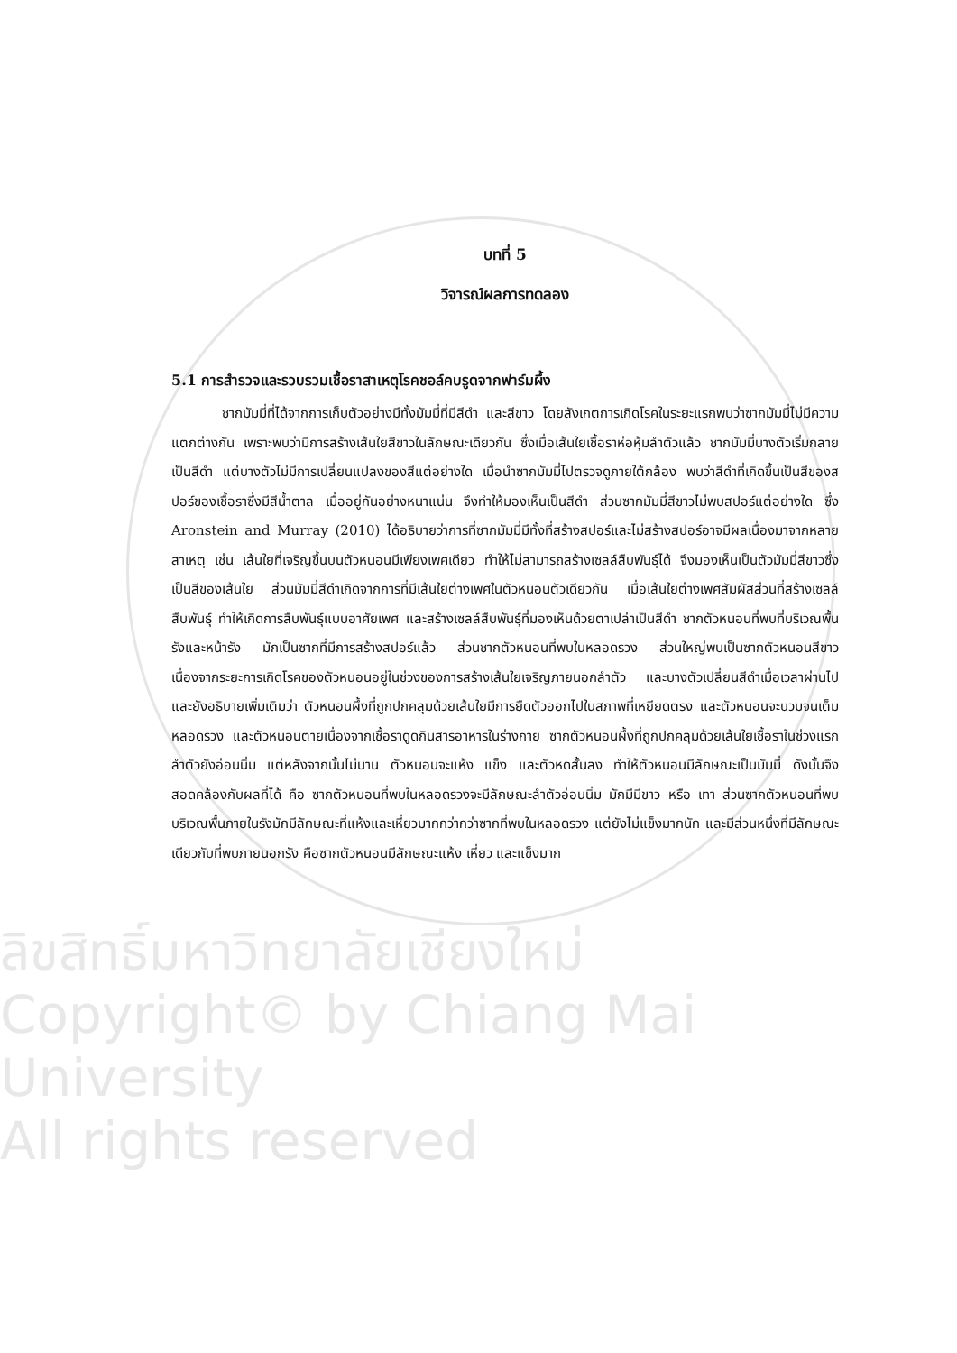ลิขสิทธิ์มหาวิทยาลัยเชียงใหม่
Copyright© by Chiang Mai University
All rights reserved
บทที่ 5
วิจารณ์ผลการทดลอง
5.1 การสำรวจและรวบรวมเชื้อราสาเหตุโรคชอล์คบรูดจากฟาร์มผึ้ง
ซากมัมมี่ที่ได้จากการเก็บตัวอย่างมีทั้งมัมมี่ที่มีสีดำ และสีขาว โดยสังเกตการเกิดโรคในระยะแรกพบว่าซากมัมมี่ไม่มีความแตกต่างกัน เพราะพบว่ามีการสร้างเส้นใยสีขาวในลักษณะเดียวกัน ซึ่งเมื่อเส้นใยเชื้อราห่อหุ้มลำตัวแล้ว ซากมัมมี่บางตัวเริ่มกลายเป็นสีดำ แต่บางตัวไม่มีการเปลี่ยนแปลงของสีแต่อย่างใด เมื่อนำซากมัมมี่ไปตรวจดูภายใต้กล้อง พบว่าสีดำที่เกิดขึ้นเป็นสีของสปอร์ของเชื้อราซึ่งมีสีน้ำตาล เมื่ออยู่กันอย่างหนาแน่น จึงทำให้มองเห็นเป็นสีดำ ส่วนซากมัมมี่สีขาวไม่พบสปอร์แต่อย่างใด ซึ่ง Aronstein and Murray (2010) ได้อธิบายว่าการที่ซากมัมมี่มีทั้งที่สร้างสปอร์และไม่สร้างสปอร์อาจมีผลเนื่องมาจากหลายสาเหตุ เช่น เส้นใยที่เจริญขึ้นบนตัวหนอนมีเพียงเพศเดียว ทำให้ไม่สามารถสร้างเซลล์สืบพันธุ์ได้ จึงมองเห็นเป็นตัวมัมมี่สีขาวซึ่งเป็นสีของเส้นใย ส่วนมัมมี่สีดำเกิดจากการที่มีเส้นใยต่างเพศในตัวหนอนตัวเดียวกัน เมื่อเส้นใยต่างเพศสัมผัสส่วนที่สร้างเซลล์สืบพันธุ์ ทำให้เกิดการสืบพันธุ์แบบอาศัยเพศ และสร้างเซลล์สืบพันธุ์ที่มองเห็นด้วยตาเปล่าเป็นสีดำ ซากตัวหนอนที่พบที่บริเวณพื้นรังและหน้ารัง มักเป็นซากที่มีการสร้างสปอร์แล้ว ส่วนซากตัวหนอนที่พบในหลอดรวง ส่วนใหญ่พบเป็นซากตัวหนอนสีขาว เนื่องจากระยะการเกิดโรคของตัวหนอนอยู่ในช่วงของการสร้างเส้นใยเจริญภายนอกลำตัว และบางตัวเปลี่ยนสีดำเมื่อเวลาผ่านไป และยังอธิบายเพิ่มเติมว่า ตัวหนอนผึ้งที่ถูกปกคลุมด้วยเส้นใยมีการยืดตัวออกไปในสภาพที่เหยียดตรง และตัวหนอนจะบวมจนเต็มหลอดรวง และตัวหนอนตายเนื่องจากเชื้อราดูดกินสารอาหารในร่างกาย ซากตัวหนอนผึ้งที่ถูกปกคลุมด้วยเส้นใยเชื้อราในช่วงแรกลำตัวยังอ่อนนิ่ม แต่หลังจากนั้นไม่นาน ตัวหนอนจะแห้ง แข็ง และตัวหดสั้นลง ทำให้ตัวหนอนมีลักษณะเป็นมัมมี่ ดังนั้นจึงสอดคล้องกับผลที่ได้ คือ ซากตัวหนอนที่พบในหลอดรวงจะมีลักษณะลำตัวอ่อนนิ่ม มักมีมีขาว หรือ เทา ส่วนซากตัวหนอนที่พบบริเวณพื้นภายในรังมักมีลักษณะที่แห้งและเหี่ยวมากกว่ากว่าซากที่พบในหลอดรวง แต่ยังไม่แข็งมากนัก และมีส่วนหนึ่งที่มีลักษณะเดียวกับที่พบภายนอกรัง คือซากตัวหนอนมีลักษณะแห้ง เหี่ยว และแข็งมาก